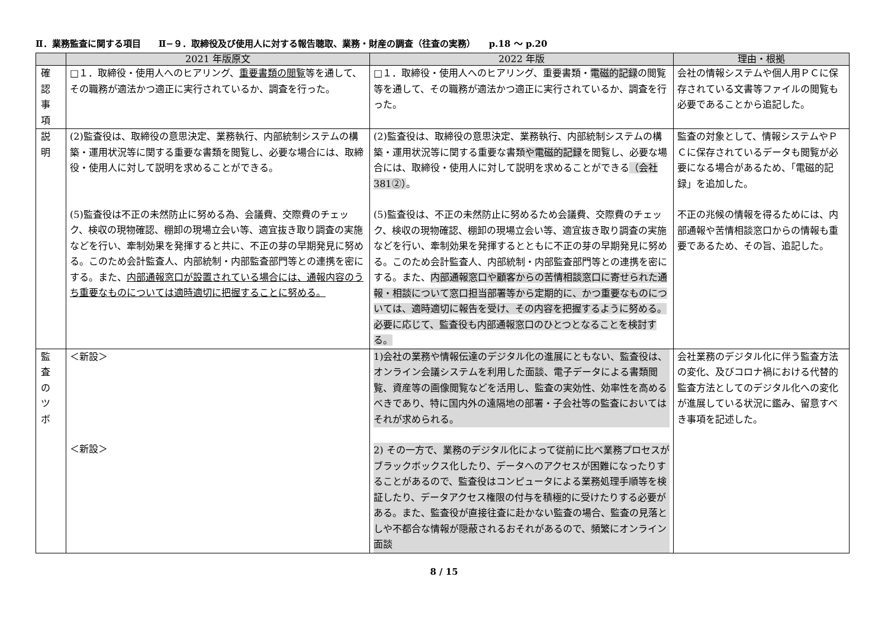Ⅱ．業務監査に関する項目　　Ⅱ−９．取締役及び使用人に対する報告聴取、業務・財産の調査（往査の実務）　　p.18 〜 p.20
| | 2021 年版原文 | 2022 年版 | 理由・根拠 |
| --- | --- | --- | --- |
| 確 認 事 項 | □１．取締役・使用人へのヒアリング、 重要書類の閲覧 等を通して、その職務が適法かつ適正に実行されているか、調査を行った。 | □１．取締役・使用人へのヒアリング、重要書類・ 電磁的記録 の閲覧等を通して、その職務が適法かつ適正に実行されているか、調査を行った。 | 会社の情報システムや個人用ＰＣに保存されている文書等ファイルの閲覧も必要であることから追記した。 |
| 説 明 | (2)監査役は、取締役の意思決定、業務執行、内部統制システムの構築・運用状況等に関する重要な書類を閲覧し、必要な場合には、取締役・使用人に対して説明を求めることができる。 (5)監査役は不正の未然防止に努める為、会議費、交際費のチェック、検収の現物確認、棚卸の現場立会い等、適宜抜き取り調査の実施などを行い、牽制効果を発揮すると共に、不正の芽の早期発見に努める。このため会計監査人、内部統制・内部監査部門等との連携を密にする。また、 内部通報窓口が設置されている場合には、通報内容のうち重要なものについては適時適切に把握することに努める。 | (2)監査役は、取締役の意思決定、業務執行、内部統制システムの構築・運用状況等に関する重要な書類 や電磁的記録 を閲覧し、必要な場合には、取締役・使用人に対して説明を求めることができる （会社 381②） 。 (5)監査役は、不正の未然防止に努めるため会議費、交際費のチェック、検収の現物確認、棚卸の現場立会い等、適宜抜き取り調査の実施などを行い、牽制効果を発揮するとともに不正の芽の早期発見に努める。このため会計監査人、内部統制・内部監査部門等との連携を密にする。また、 内部通報窓口や顧客からの苦情相談窓口に寄せられた通報・相談について窓口担当部署等から定期的に、かつ重要なものについては、適時適切に報告を受け、その内容を把握するように努める。必要に応じて、監査役も内部通報窓口のひとつとなることを検討する。 | 監査の対象として、情報システムやＰＣに保存されているデータも閲覧が必要になる場合があるため、「電磁的記録」を追加した。 不正の兆候の情報を得るためには、内部通報や苦情相談窓口からの情報も重要であるため、その旨、追記した。 |
| 監 査 の ツ ボ | ＜新設＞ ＜新設＞ | 1)会社の業務や情報伝達のデジタル化の進展にともない、監査役は、オンライン会議システムを利用した面談、電子データによる書類閲覧、資産等の画像閲覧などを活用し、監査の実効性、効率性を高めるべきであり、特に国内外の遠隔地の部署・子会社等の監査においてはそれが求められる。 2) その一方で、業務のデジタル化によって従前に比べ業務プロセスがブラックボックス化したり、データへのアクセスが困難になったりすることがあるので、監査役はコンピュータによる業務処理手順等を検証したり、データアクセス権限の付与を積極的に受けたりする必要がある。また、監査役が直接往査に赴かない監査の場合、監査の見落としや不都合な情報が隠蔽されるおそれがあるので、頻繁にオンライン面談 | 会社業務のデジタル化に伴う監査方法の変化、及びコロナ禍における代替的監査方法としてのデジタル化への変化が進展している状況に鑑み、留意すべき事項を記述した。 |
8 / 15